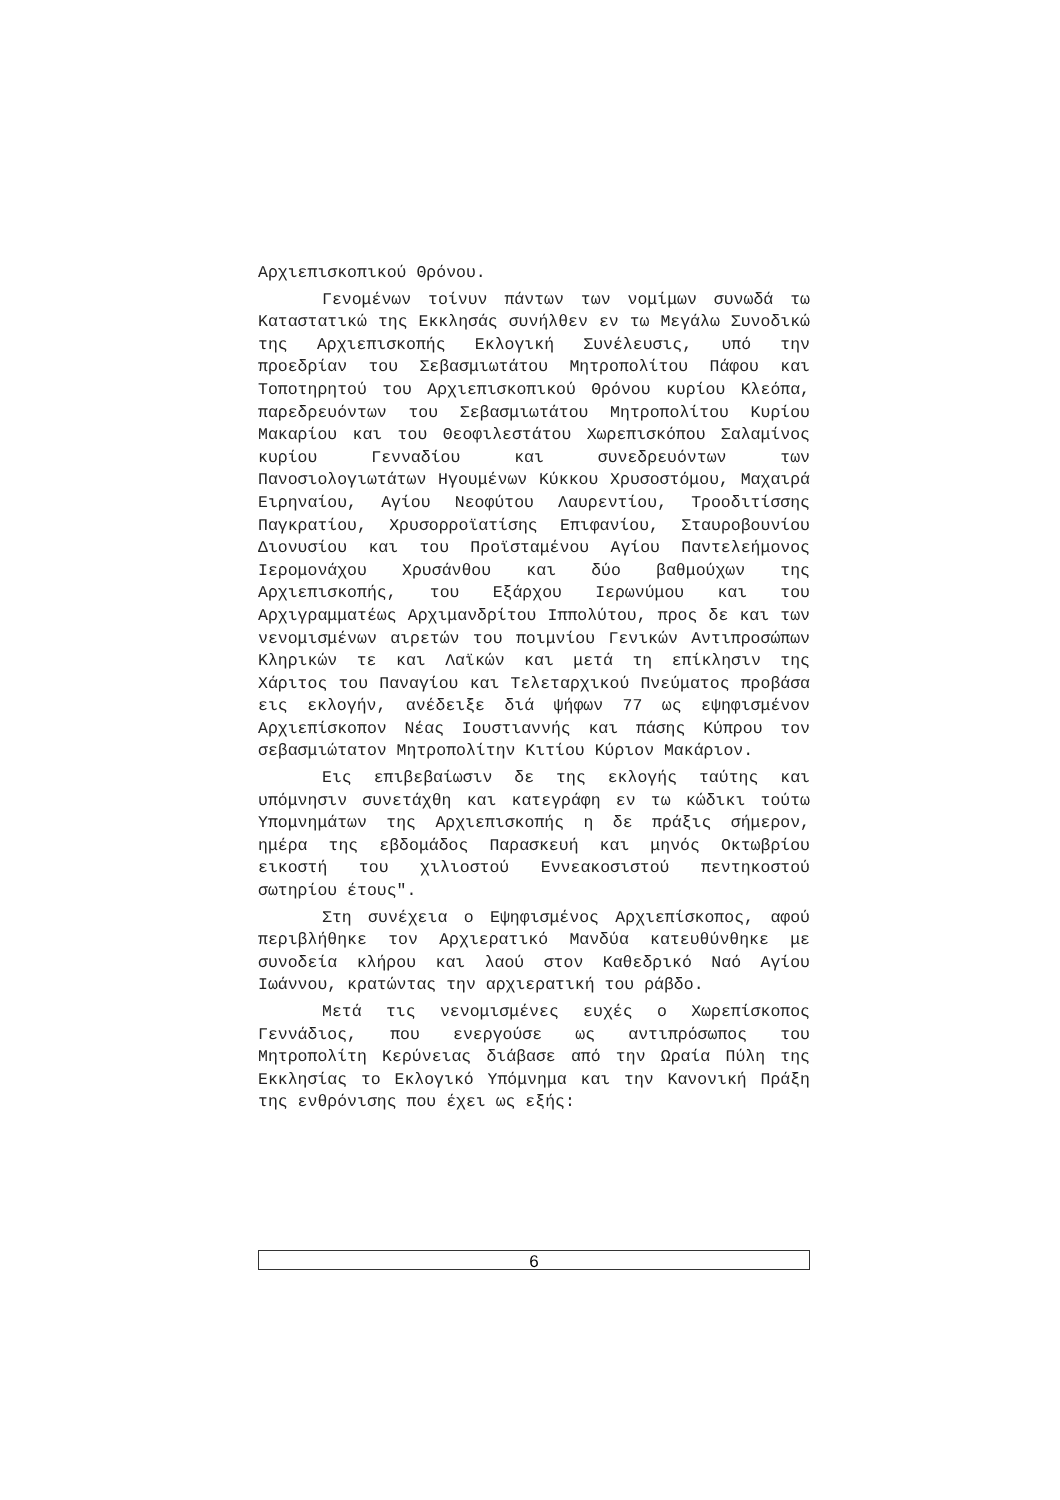Αρχιεπισκοπικού Θρόνου.
Γενομένων τοίνυν πάντων των νομίμων συνωδά τω Καταστατικώ της Εκκλησάς συνήλθεν εν τω Μεγάλω Συνοδικώ της Αρχιεπισκοπής Εκλογική Συνέλευσις, υπό την προεδρίαν του Σεβασμιωτάτου Μητροπολίτου Πάφου και Τοποτηρητού του Αρχιεπισκοπικού Θρόνου κυρίου Κλεόπα, παρεδρευόντων του Σεβασμιωτάτου Μητροπολίτου Κυρίου Μακαρίου και του Θεοφιλεστάτου Χωρεπισκόπου Σαλαμίνος κυρίου Γενναδίου και συνεδρευόντων των Πανοσιολογιωτάτων Ηγουμένων Κύκκου Χρυσοστόμου, Μαχαιρά Ειρηναίου, Αγίου Νεοφύτου Λαυρεντίου, Τροοδιτίσσης Παγκρατίου, Χρυσορροϊατίσης Επιφανίου, Σταυροβουνίου Διονυσίου και του Προϊσταμένου Αγίου Παντελεήμονος Ιερομονάχου Χρυσάνθου και δύο βαθμούχων της Αρχιεπισκοπής, του Εξάρχου Ιερωνύμου και του Αρχιγραμματέως Αρχιμανδρίτου Ιππολύτου, προς δε και των νενομισμένων αιρετών του ποιμνίου Γενικών Αντιπροσώπων Κληρικών τε και Λαϊκών και μετά τη επίκλησιν της Χάριτος του Παναγίου και Τελεταρχικού Πνεύματος προβάσα εις εκλογήν, ανέδειξε διά ψήφων 77 ως εψηφισμένον Αρχιεπίσκοπον Νέας Ιουστιαννής και πάσης Κύπρου τον σεβασμιώτατον Μητροπολίτην Κιτίου Κύριον Μακάριον.
Εις επιβεβαίωσιν δε της εκλογής ταύτης και υπόμνησιν συνετάχθη και κατεγράφη εν τω κώδικι τούτω Υπομνημάτων της Αρχιεπισκοπής η δε πράξις σήμερον, ημέρα της εβδομάδος Παρασκευή και μηνός Οκτωβρίου εικοστή του χιλιοστού Εννεακοσιστού πεντηκοστού σωτηρίου έτους".
Στη συνέχεια ο Εψηφισμένος Αρχιεπίσκοπος, αφού περιβλήθηκε τον Αρχιερατικό Μανδύα κατευθύνθηκε με συνοδεία κλήρου και λαού στον Καθεδρικό Ναό Αγίου Ιωάννου, κρατώντας την αρχιερατική του ράβδο.
Μετά τις νενομισμένες ευχές ο Χωρεπίσκοπος Γεννάδιος, που ενεργούσε ως αντιπρόσωπος του Μητροπολίτη Κερύνειας διάβασε από την Ωραία Πύλη της Εκκλησίας το Εκλογικό Υπόμνημα και την Κανονική Πράξη της ενθρόνισης που έχει ως εξής:
6